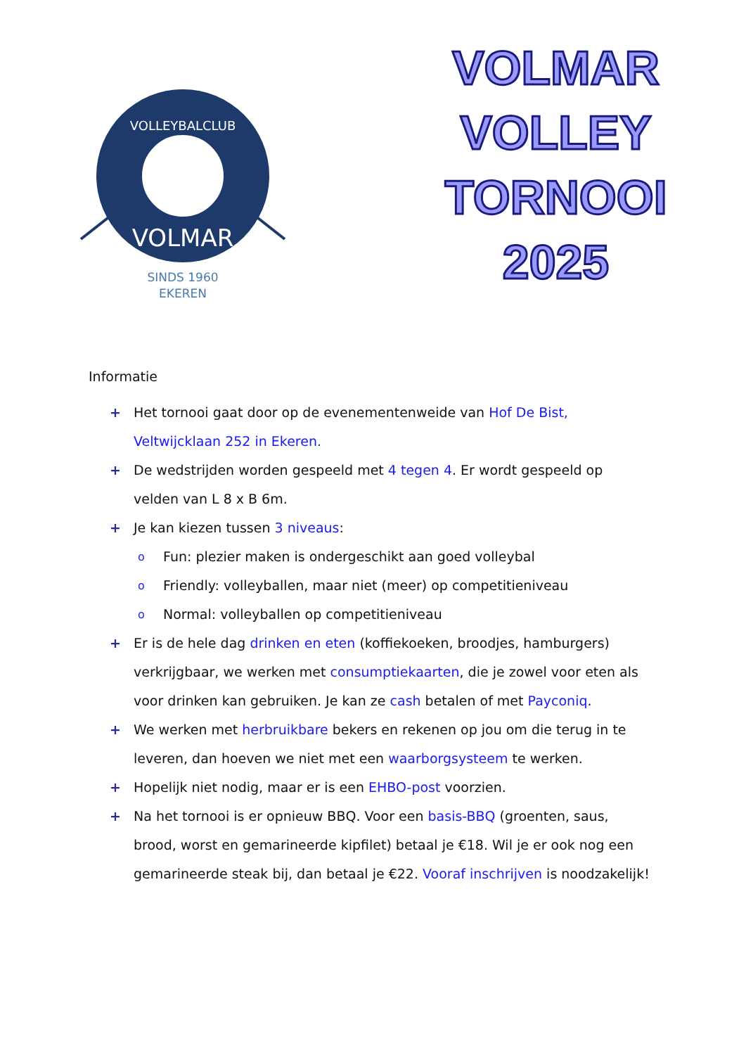VOLLEYBALCLUB
VOLMAR
SINDS 1960
EKEREN
VOLMAR
VOLLEY
TORNOOI
2025
Informatie
+ Het tornooi gaat door op de evenementenweide van Hof De Bist, Veltwijcklaan 252 in Ekeren.
+ De wedstrijden worden gespeeld met 4 tegen 4. Er wordt gespeeld op velden van L 8 x B 6m.
+ Je kan kiezen tussen 3 niveaus:
o Fun: plezier maken is ondergeschikt aan goed volleybal
o Friendly: volleyballen, maar niet (meer) op competitieniveau
o Normal: volleyballen op competitieniveau
+ Er is de hele dag drinken en eten (koffiekoeken, broodjes, hamburgers) verkrijgbaar, we werken met consumptiekaarten, die je zowel voor eten als voor drinken kan gebruiken. Je kan ze cash betalen of met Payconiq.
+ We werken met herbruikbare bekers en rekenen op jou om die terug in te leveren, dan hoeven we niet met een waarborgsysteem te werken.
+ Hopelijk niet nodig, maar er is een EHBO-post voorzien.
+ Na het tornooi is er opnieuw BBQ. Voor een basis-BBQ (groenten, saus, brood, worst en gemarineerde kipfilet) betaal je €18. Wil je er ook nog een gemarineerde steak bij, dan betaal je €22. Vooraf inschrijven is noodzakelijk!